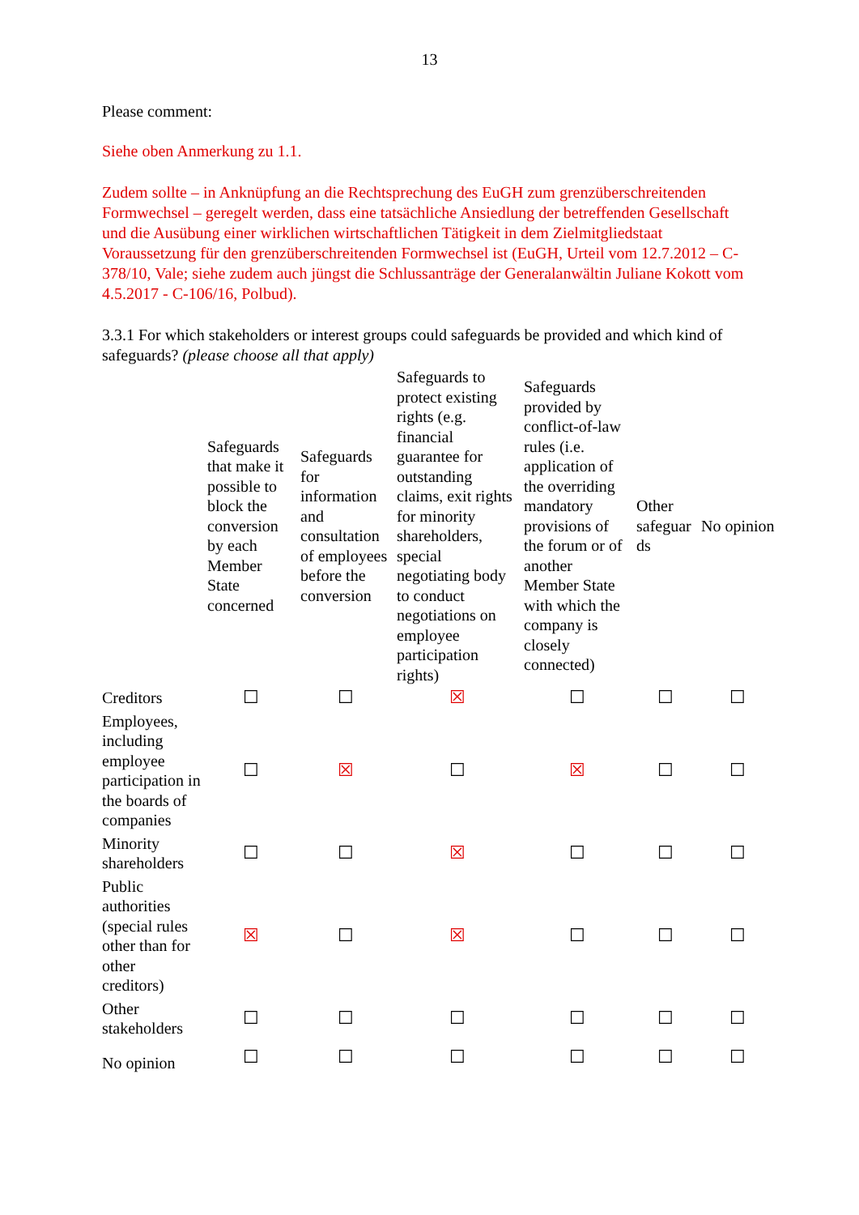13
Please comment:
Siehe oben Anmerkung zu 1.1.
Zudem sollte – in Anknüpfung an die Rechtsprechung des EuGH zum grenzüberschreitenden Formwechsel – geregelt werden, dass eine tatsächliche Ansiedlung der betreffenden Gesellschaft und die Ausübung einer wirklichen wirtschaftlichen Tätigkeit in dem Zielmitgliedstaat Voraussetzung für den grenzüberschreitenden Formwechsel ist (EuGH, Urteil vom 12.7.2012 – C-378/10, Vale; siehe zudem auch jüngst die Schlussanträge der Generalanwältin Juliane Kokott vom 4.5.2017 - C-106/16, Polbud).
3.3.1 For which stakeholders or interest groups could safeguards be provided and which kind of safeguards? (please choose all that apply)
| | Safeguards that make it possible to block the conversion by each Member State concerned | Safeguards for information and consultation of employees before the conversion | Safeguards to protect existing rights (e.g. financial guarantee for outstanding claims, exit rights for minority shareholders, special negotiating body to conduct negotiations on employee participation rights) | Safeguards provided by conflict-of-law rules (i.e. application of the overriding mandatory provisions of the forum or of another Member State with which the company is closely connected) | Other safeguar ds | No opinion |
| --- | --- | --- | --- | --- | --- | --- |
| Creditors | ☐ | ☐ | ☒ | ☐ | ☐ | ☐ |
| Employees, including employee participation in the boards of companies | ☐ | ☒ | ☐ | ☒ | ☐ | ☐ |
| Minority shareholders | ☐ | ☐ | ☒ | ☐ | ☐ | ☐ |
| Public authorities (special rules other than for other creditors) | ☒ | ☐ | ☒ | ☐ | ☐ | ☐ |
| Other stakeholders | ☐ | ☐ | ☐ | ☐ | ☐ | ☐ |
| No opinion | ☐ | ☐ | ☐ | ☐ | ☐ | ☐ |